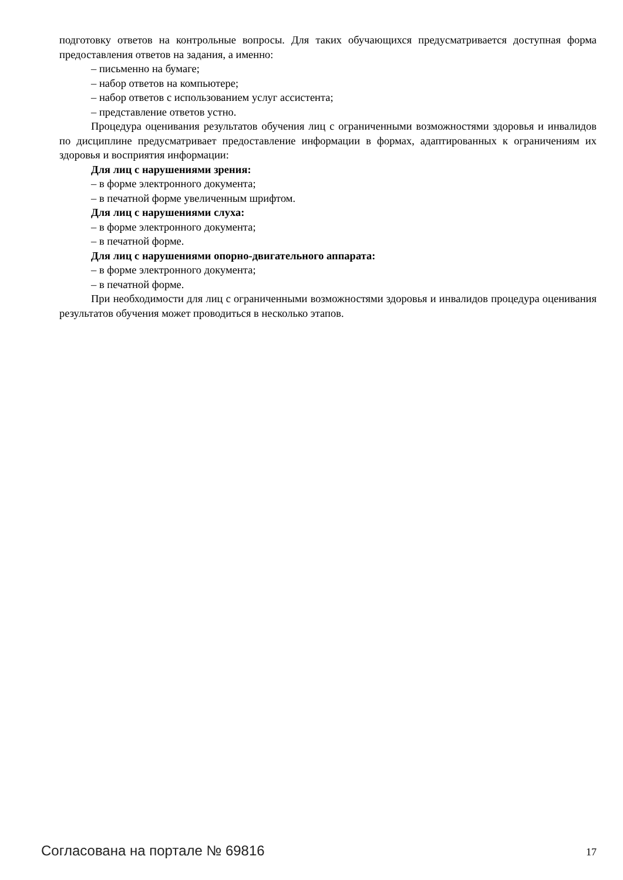подготовку ответов на контрольные вопросы. Для таких обучающихся предусматривается доступная форма предоставления ответов на задания, а именно:
– письменно на бумаге;
– набор ответов на компьютере;
– набор ответов с использованием услуг ассистента;
– представление ответов устно.
Процедура оценивания результатов обучения лиц с ограниченными возможностями здоровья и инвалидов по дисциплине предусматривает предоставление информации в формах, адаптированных к ограничениям их здоровья и восприятия информации:
Для лиц с нарушениями зрения:
– в форме электронного документа;
– в печатной форме увеличенным шрифтом.
Для лиц с нарушениями слуха:
– в форме электронного документа;
– в печатной форме.
Для лиц с нарушениями опорно-двигательного аппарата:
– в форме электронного документа;
– в печатной форме.
При необходимости для лиц с ограниченными возможностями здоровья и инвалидов процедура оценивания результатов обучения может проводиться в несколько этапов.
Согласована на портале № 69816 17